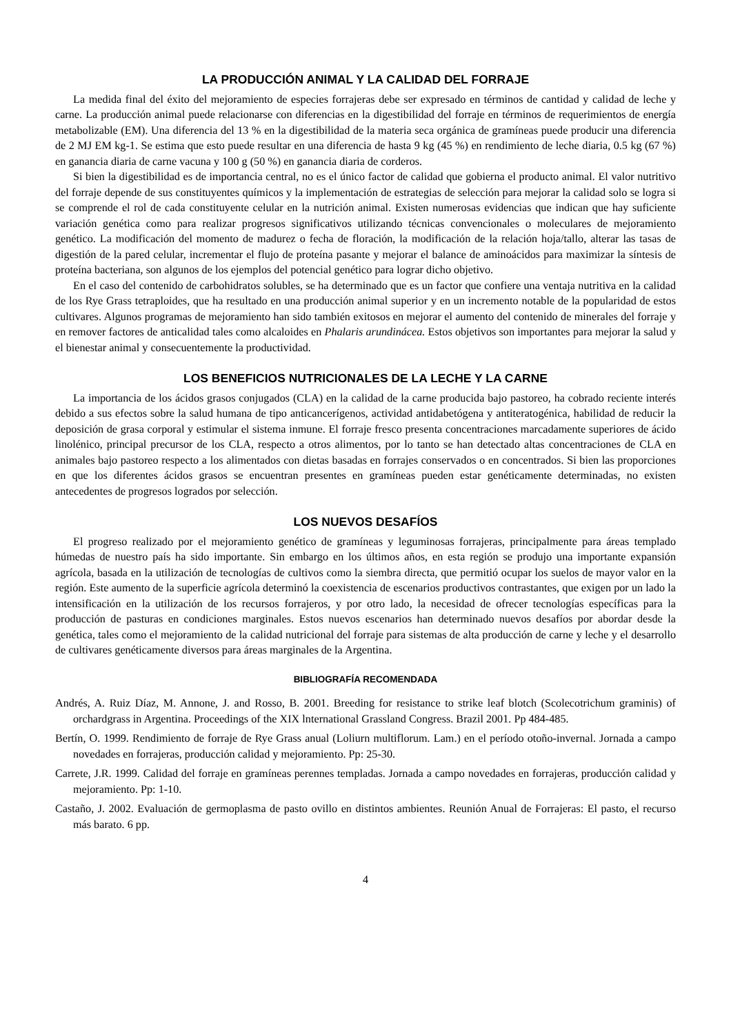LA PRODUCCIÓN ANIMAL Y LA CALIDAD DEL FORRAJE
La medida final del éxito del mejoramiento de especies forrajeras debe ser expresado en términos de cantidad y calidad de leche y carne. La producción animal puede relacionarse con diferencias en la digestibilidad del forraje en términos de requerimientos de energía metabolizable (EM). Una diferencia del 13 % en la digestibilidad de la materia seca orgánica de gramíneas puede producir una diferencia de 2 MJ EM kg-1. Se estima que esto puede resultar en una diferencia de hasta 9 kg (45 %) en rendimiento de leche diaria, 0.5 kg (67 %) en ganancia diaria de carne vacuna y 100 g (50 %) en ganancia diaria de corderos.
Si bien la digestibilidad es de importancia central, no es el único factor de calidad que gobierna el producto animal. El valor nutritivo del forraje depende de sus constituyentes químicos y la implementación de estrategias de selección para mejorar la calidad solo se logra si se comprende el rol de cada constituyente celular en la nutrición animal. Existen numerosas evidencias que indican que hay suficiente variación genética como para realizar progresos significativos utilizando técnicas convencionales o moleculares de mejoramiento genético. La modificación del momento de madurez o fecha de floración, la modificación de la relación hoja/tallo, alterar las tasas de digestión de la pared celular, incrementar el flujo de proteína pasante y mejorar el balance de aminoácidos para maximizar la síntesis de proteína bacteriana, son algunos de los ejemplos del potencial genético para lograr dicho objetivo.
En el caso del contenido de carbohidratos solubles, se ha determinado que es un factor que confiere una ventaja nutritiva en la calidad de los Rye Grass tetraploides, que ha resultado en una producción animal superior y en un incremento notable de la popularidad de estos cultivares. Algunos programas de mejoramiento han sido también exitosos en mejorar el aumento del contenido de minerales del forraje y en remover factores de anticalidad tales como alcaloides en Phalaris arundinácea. Estos objetivos son importantes para mejorar la salud y el bienestar animal y consecuentemente la productividad.
LOS BENEFICIOS NUTRICIONALES DE LA LECHE Y LA CARNE
La importancia de los ácidos grasos conjugados (CLA) en la calidad de la carne producida bajo pastoreo, ha cobrado reciente interés debido a sus efectos sobre la salud humana de tipo anticancerígenos, actividad antidabetógena y antiteratogénica, habilidad de reducir la deposición de grasa corporal y estimular el sistema inmune. El forraje fresco presenta concentraciones marcadamente superiores de ácido linolénico, principal precursor de los CLA, respecto a otros alimentos, por lo tanto se han detectado altas concentraciones de CLA en animales bajo pastoreo respecto a los alimentados con dietas basadas en forrajes conservados o en concentrados. Si bien las proporciones en que los diferentes ácidos grasos se encuentran presentes en gramíneas pueden estar genéticamente determinadas, no existen antecedentes de progresos logrados por selección.
LOS NUEVOS DESAFÍOS
El progreso realizado por el mejoramiento genético de gramíneas y leguminosas forrajeras, principalmente para áreas templado húmedas de nuestro país ha sido importante. Sin embargo en los últimos años, en esta región se produjo una importante expansión agrícola, basada en la utilización de tecnologías de cultivos como la siembra directa, que permitió ocupar los suelos de mayor valor en la región. Este aumento de la superficie agrícola determinó la coexistencia de escenarios productivos contrastantes, que exigen por un lado la intensificación en la utilización de los recursos forrajeros, y por otro lado, la necesidad de ofrecer tecnologías específicas para la producción de pasturas en condiciones marginales. Estos nuevos escenarios han determinado nuevos desafíos por abordar desde la genética, tales como el mejoramiento de la calidad nutricional del forraje para sistemas de alta producción de carne y leche y el desarrollo de cultivares genéticamente diversos para áreas marginales de la Argentina.
BIBLIOGRAFÍA RECOMENDADA
Andrés, A. Ruiz Díaz, M. Annone, J. and Rosso, B. 2001. Breeding for resistance to strike leaf blotch (Scolecotrichum graminis) of orchardgrass in Argentina. Proceedings of the XIX lnternational Grassland Congress. Brazil 2001. Pp 484-485.
Bertín, O. 1999. Rendimiento de forraje de Rye Grass anual (Loliurn multiflorum. Lam.) en el período otoño-invernal. Jornada a campo novedades en forrajeras, producción calidad y mejoramiento. Pp: 25-30.
Carrete, J.R. 1999. Calidad del forraje en gramíneas perennes templadas. Jornada a campo novedades en forrajeras, producción calidad y mejoramiento. Pp: 1-10.
Castaño, J. 2002. Evaluación de germoplasma de pasto ovillo en distintos ambientes. Reunión Anual de Forrajeras: El pasto, el recurso más barato. 6 pp.
4